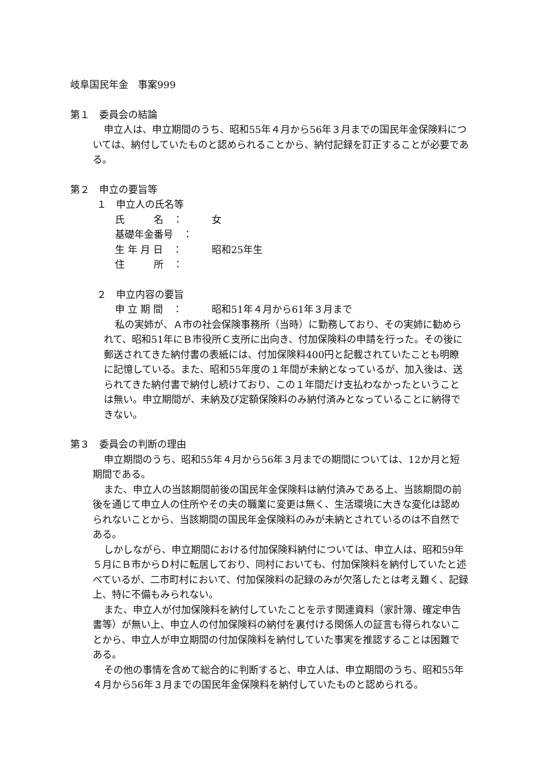岐阜国民年金　事案999
第１　委員会の結論
申立人は、申立期間のうち、昭和55年４月から56年３月までの国民年金保険料については、納付していたものと認められることから、納付記録を訂正することが必要である。
第２　申立の要旨等
１　申立人の氏名等
氏　　　名　： 女
基礎年金番号　：
生 年 月 日　： 昭和25年生
住　　　所　：
２　申立内容の要旨
申 立 期 間　： 昭和51年４月から61年３月まで
私の実姉が、Ａ市の社会保険事務所（当時）に勤務しており、その実姉に勧められて、昭和51年にＢ市役所Ｃ支所に出向き、付加保険料の申請を行った。その後に郵送されてきた納付書の表紙には、付加保険料400円と記載されていたことも明瞭に記憶している。また、昭和55年度の１年間が未納となっているが、加入後は、送られてきた納付書で納付し続けており、この１年間だけ支払わなかったということは無い。申立期間が、未納及び定額保険料のみ納付済みとなっていることに納得できない。
第３　委員会の判断の理由
申立期間のうち、昭和55年４月から56年３月までの期間については、12か月と短期間である。
また、申立人の当該期間前後の国民年金保険料は納付済みである上、当該期間の前後を通じて申立人の住所やその夫の職業に変更は無く、生活環境に大きな変化は認められないことから、当該期間の国民年金保険料のみが未納とされているのは不自然である。
しかしながら、申立期間における付加保険料納付については、申立人は、昭和59年５月にＢ市からＤ村に転居しており、同村においても、付加保険料を納付していたと述べているが、二市町村において、付加保険料の記録のみが欠落したとは考え難く、記録上、特に不備もみられない。
また、申立人が付加保険料を納付していたことを示す関連資料（家計簿、確定申告書等）が無い上、申立人の付加保険料の納付を裏付ける関係人の証言も得られないことから、申立人が申立期間の付加保険料を納付していた事実を推認することは困難である。
その他の事情を含めて総合的に判断すると、申立人は、申立期間のうち、昭和55年４月から56年３月までの国民年金保険料を納付していたものと認められる。